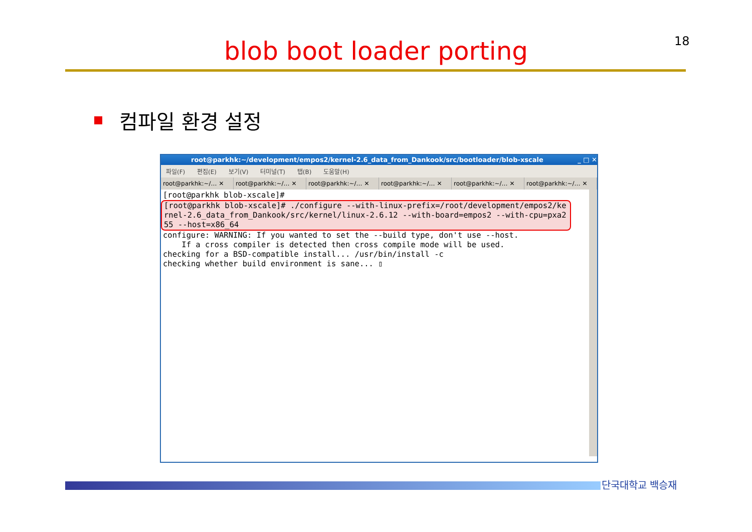18
blob boot loader porting
컴파일 환경 설정
root@parkhk:~/development/empos2/kernel-2.6_data_from_Dankook/src/bootloader/blob-xscale _ □ ✕
파일(F) 편집(E) 보기(V) 터미널(T) 탭(B) 도움말(H)
root@parkhk:~/… ✕ root@parkhk:~/… ✕ root@parkhk:~/… ✕ root@parkhk:~/… ✕ root@parkhk:~/… ✕ root@parkhk:~/… ✕
[root@parkhk blob-xscale]#
[root@parkhk blob-xscale]# ./configure --with-linux-prefix=/root/development/empos2/kernel-2.6_data_from_Dankook/src/kernel/linux-2.6.12 --with-board=empos2 --with-cpu=pxa255 --host=x86_64
configure: WARNING: If you wanted to set the --build type, don't use --host. If a cross compiler is detected then cross compile mode will be used. checking for a BSD-compatible install... /usr/bin/install -c checking whether build environment is sane... ▯
단국대학교 백승재